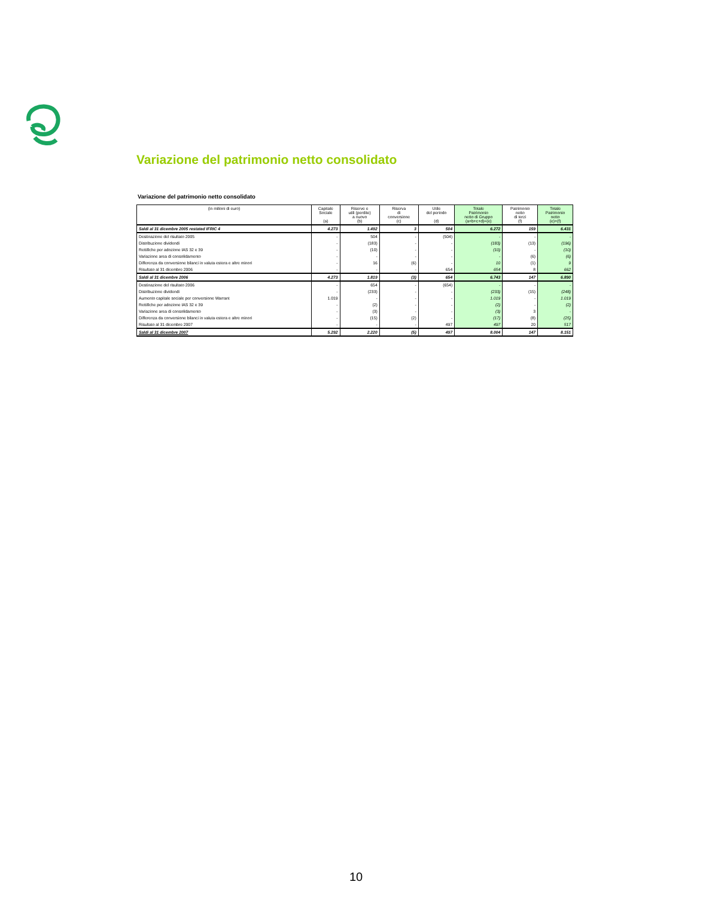Variazione del patrimonio netto consolidato
Variazione del patrimonio netto consolidato
| (in milioni di euro) | Capitale Sociale (a) | Riserve e utili (perdite) a nuovo (b) | Riserva di conversione (c) | Utile del periodo (d) | Totale Patrimonio netto di Gruppo (a+b+c+d)=(e) | Patrimonio netto di terzi (f) | Totale Patrimonio netto (e)+(f) |
| --- | --- | --- | --- | --- | --- | --- | --- |
| Saldi al 31 dicembre 2005 restated IFRIC 4 | 4.273 | 1.492 | 3 | 504 | 6.272 | 159 | 6.431 |
| Destinazione del risultato 2005 | - | 504 | - | (504) | - | - | - |
| Distribuzione dividendi | - | (183) | - | - | (183) | (13) | (196) |
| Rettifiche per adozione IAS 32 e 39 | - | (10) | - | - | (10) | - | (10) |
| Variazione area di consolidamento | - | - | - | - | - | (6) | (6) |
| Differenza da conversione bilanci in valuta estera e altre minori | - | 16 | (6) | - | 10 | (1) | 9 |
| Risultato al 31 dicembre 2006 | - | - | - | 654 | 654 | 8 | 662 |
| Saldi al 31 dicembre 2006 | 4.273 | 1.819 | (3) | 654 | 6.743 | 147 | 6.890 |
| Destinazione del risultato 2006 | - | 654 | - | (654) | - | - | - |
| Distribuzione dividendi | - | (233) | - | - | (233) | (15) | (248) |
| Aumento capitale sociale per conversione Warrant | 1.019 | - | - | - | 1.019 | - | 1.019 |
| Rettifiche per adozione IAS 32 e 39 | - | (2) | - | - | (2) | - | (2) |
| Variazione area di consolidamento | - | (3) | - | - | (3) | 3 | - |
| Differenza da conversione bilanci in valuta estera e altre minori | - | (15) | (2) | - | (17) | (8) | (25) |
| Risultato al 31 dicembre 2007 | - | - | - | 497 | 497 | 20 | 517 |
| Saldi al 31 dicembre 2007 | 5.292 | 2.220 | (5) | 497 | 8.004 | 147 | 8.151 |
10